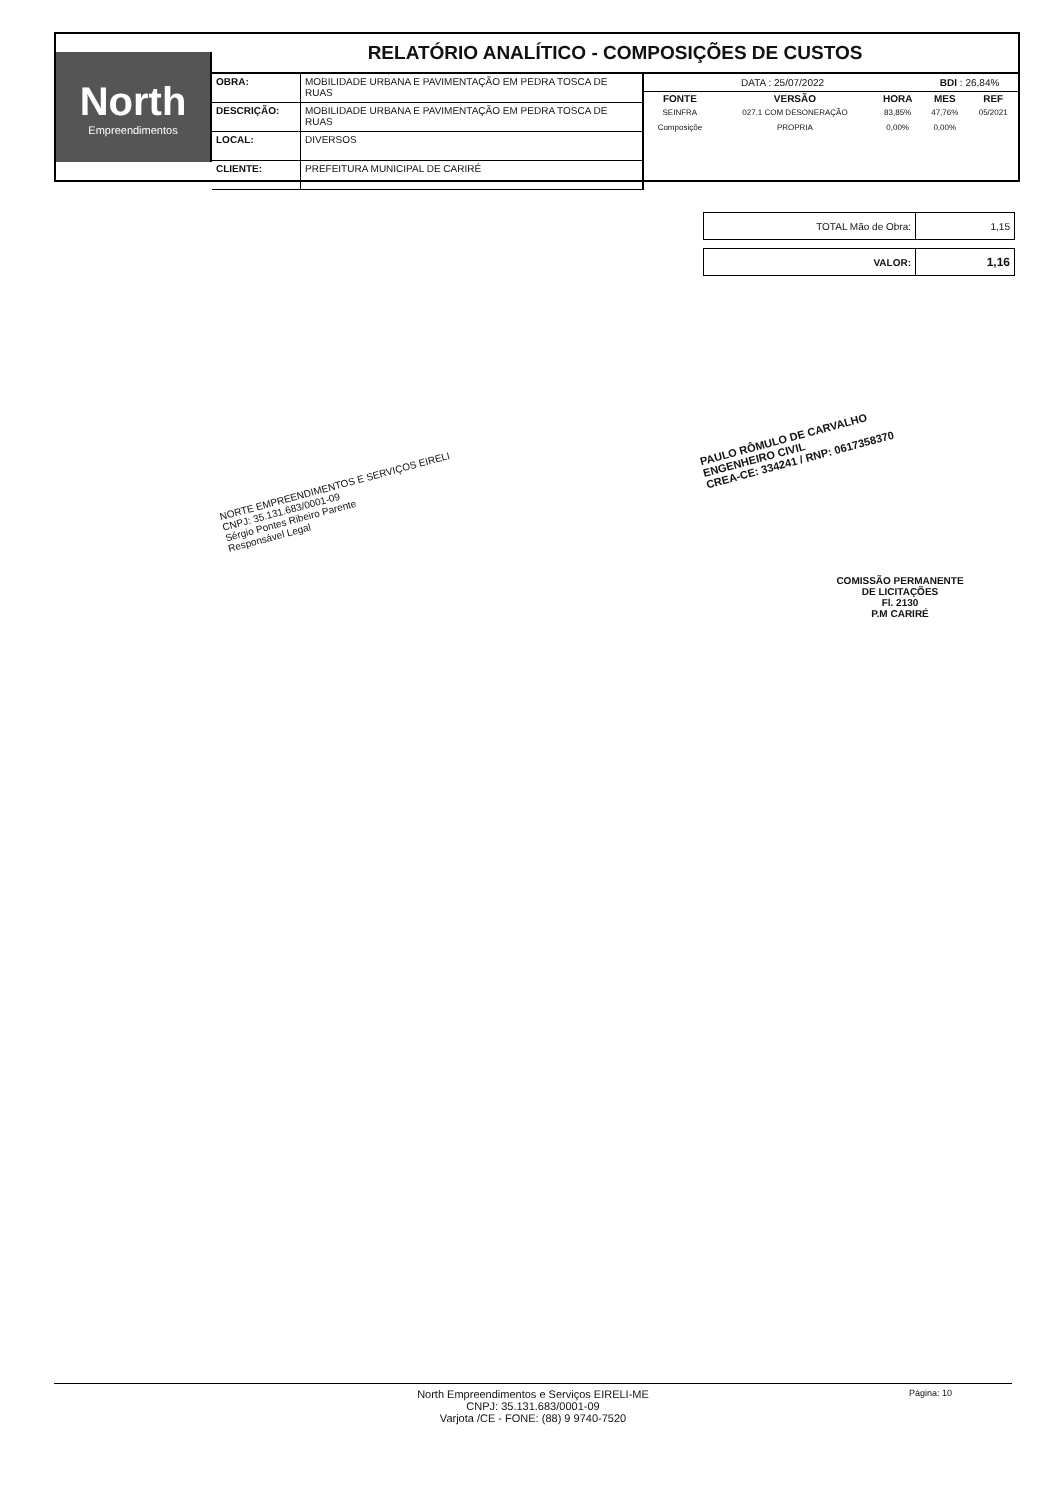North
Empreendimentos
RELATÓRIO ANALÍTICO - COMPOSIÇÕES DE CUSTOS
| OBRA: | MOBILIDADE URBANA E PAVIMENTAÇÃO EM PEDRA TOSCA DE RUAS |
| DESCRIÇÃO: | MOBILIDADE URBANA E PAVIMENTAÇÃO EM PEDRA TOSCA DE RUAS |
| LOCAL: | DIVERSOS |
| CLIENTE: | PREFEITURA MUNICIPAL DE CARIRÉ |
| DATA : 25/07/2022 | | | BDI : 26,84% | |
| FONTE | VERSÃO | HORA | MES | REF |
| SEINFRA | 027.1 COM DESONERAÇÃO | 83,85% | 47,76% | 05/2021 |
| Composiçõe | PROPRIA | 0,00% | 0,00% | |
| TOTAL Mão de Obra: | 1,15 |
| VALOR: | 1,16 |
NORTE EMPREENDIMENTOS E SERVIÇOS EIRELI
CNPJ: 35.131.683/0001-09
Sérgio Pontes Ribeiro Parente
Responsável Legal
PAULO RÔMULO DE CARVALHO
ENGENHEIRO CIVIL
CREA-CE: 334241 / RNP: 0617358370
COMISSÃO PERMANENTE DE LICITAÇÕES
Fl. 2130
P.M CARIRÉ
North Empreendimentos e Serviços EIRELI-ME
CNPJ: 35.131.683/0001-09
Varjota /CE - FONE: (88) 9 9740-7520
Página: 10